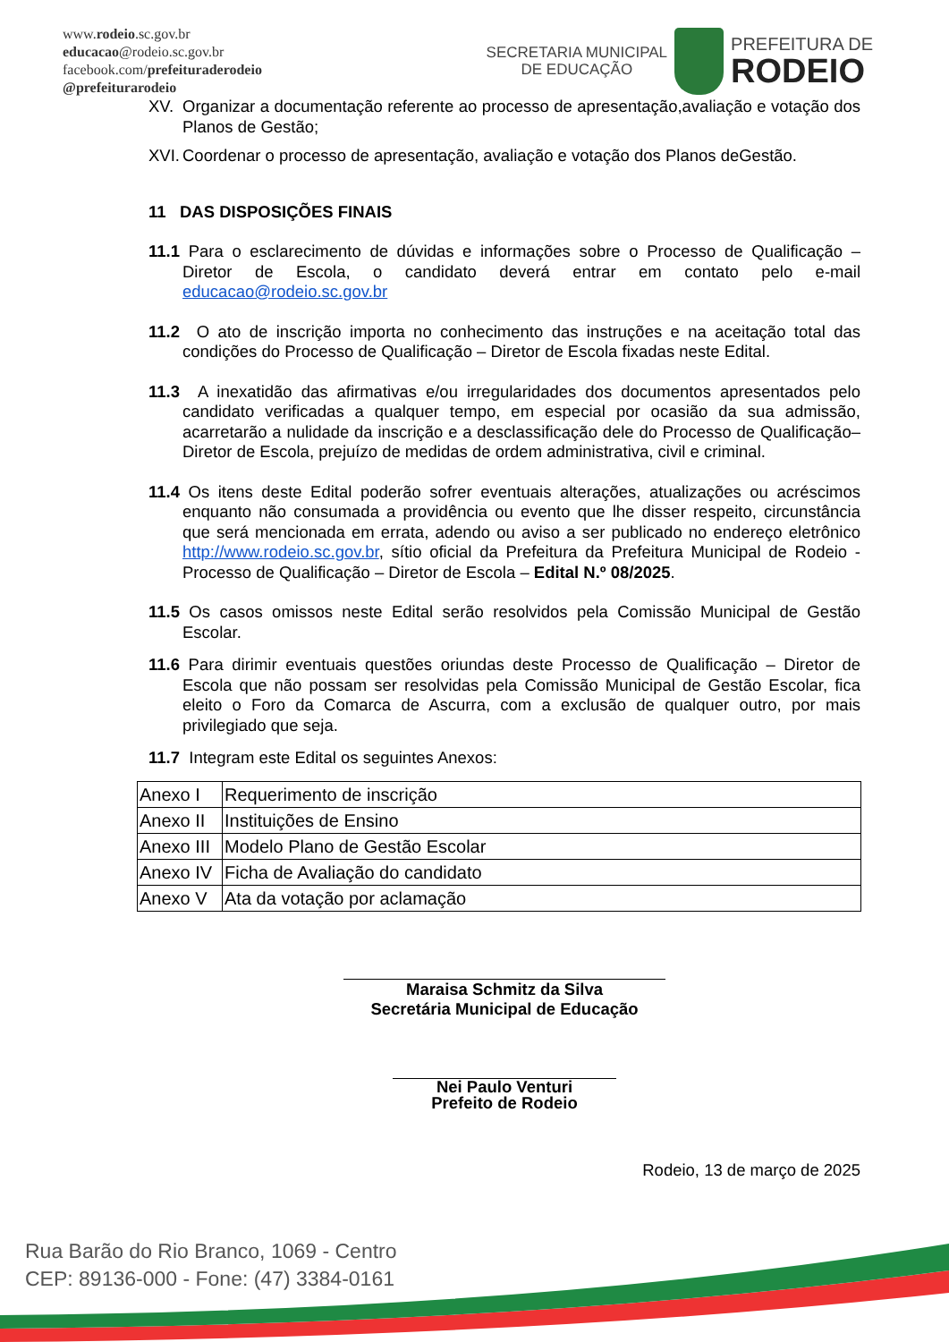www.rodeio.sc.gov.br
educacao@rodeio.sc.gov.br
facebook.com/prefeituraderodeio
@prefeiturarodeio
SECRETARIA MUNICIPAL
DE EDUCAÇÃO
PREFEITURA DE
RODEIO
XV. Organizar a documentação referente ao processo de apresentação,avaliação e votação dos Planos de Gestão;
XVI. Coordenar o processo de apresentação, avaliação e votação dos Planos deGestão.
11 DAS DISPOSIÇÕES FINAIS
11.1 Para o esclarecimento de dúvidas e informações sobre o Processo de Qualificação – Diretor de Escola, o candidato deverá entrar em contato pelo e-mail educacao@rodeio.sc.gov.br
11.2 O ato de inscrição importa no conhecimento das instruções e na aceitação total das condições do Processo de Qualificação – Diretor de Escola fixadas neste Edital.
11.3 A inexatidão das afirmativas e/ou irregularidades dos documentos apresentados pelo candidato verificadas a qualquer tempo, em especial por ocasião da sua admissão, acarretarão a nulidade da inscrição e a desclassificação dele do Processo de Qualificação– Diretor de Escola, prejuízo de medidas de ordem administrativa, civil e criminal.
11.4 Os itens deste Edital poderão sofrer eventuais alterações, atualizações ou acréscimos enquanto não consumada a providência ou evento que lhe disser respeito, circunstância que será mencionada em errata, adendo ou aviso a ser publicado no endereço eletrônico http://www.rodeio.sc.gov.br, sítio oficial da Prefeitura da Prefeitura Municipal de Rodeio - Processo de Qualificação – Diretor de Escola – Edital N.º 08/2025.
11.5 Os casos omissos neste Edital serão resolvidos pela Comissão Municipal de Gestão Escolar.
11.6 Para dirimir eventuais questões oriundas deste Processo de Qualificação – Diretor de Escola que não possam ser resolvidas pela Comissão Municipal de Gestão Escolar, fica eleito o Foro da Comarca de Ascurra, com a exclusão de qualquer outro, por mais privilegiado que seja.
11.7 Integram este Edital os seguintes Anexos:
| Anexo I | Requerimento de inscrição |
| Anexo II | Instituições de Ensino |
| Anexo III | Modelo Plano de Gestão Escolar |
| Anexo IV | Ficha de Avaliação do candidato |
| Anexo V | Ata da votação por aclamação |
Maraisa Schmitz da Silva
Secretária Municipal de Educação
Nei Paulo Venturi
Prefeito de Rodeio
Rodeio, 13 de março de 2025
Rua Barão do Rio Branco, 1069 - Centro
CEP: 89136-000 - Fone: (47) 3384-0161